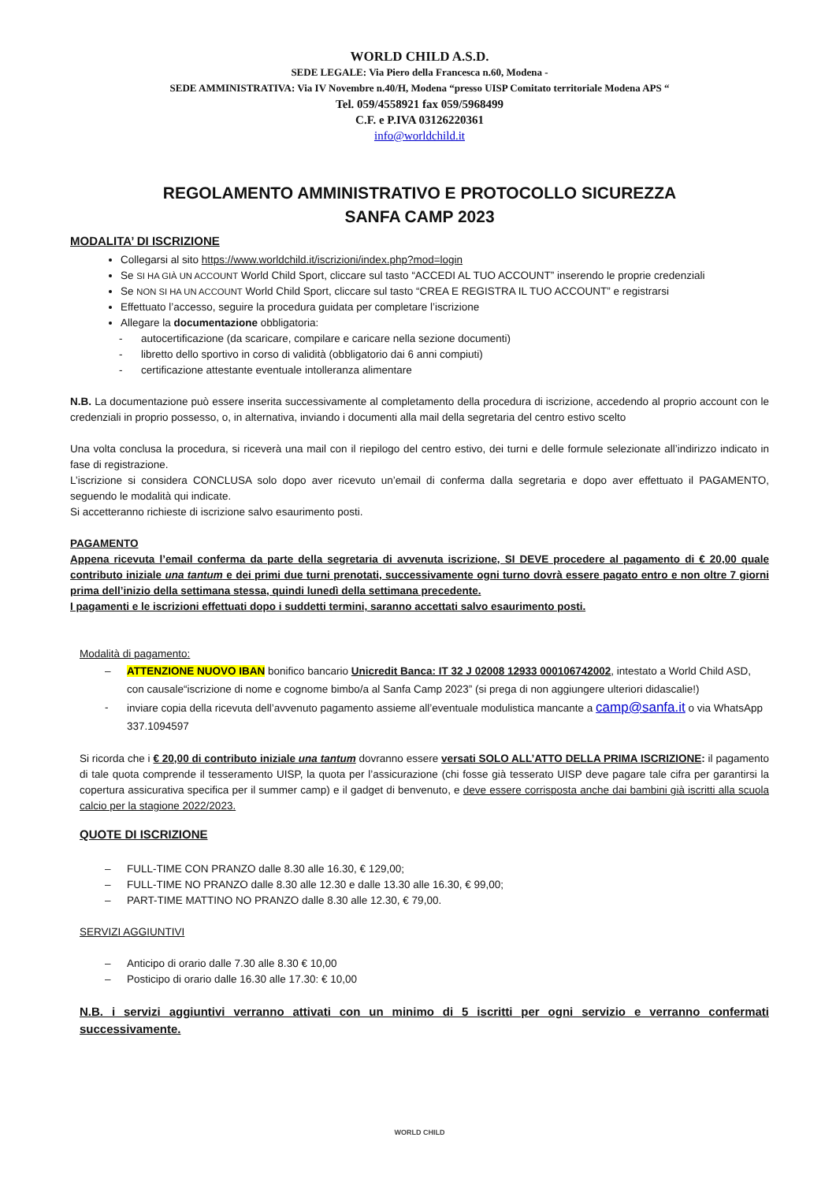WORLD CHILD A.S.D.
SEDE LEGALE: Via Piero della Francesca n.60, Modena -
SEDE AMMINISTRATIVA: Via IV Novembre n.40/H, Modena “presso UISP Comitato territoriale Modena APS “
Tel. 059/4558921 fax 059/5968499
C.F. e P.IVA 03126220361
info@worldchild.it
REGOLAMENTO AMMINISTRATIVO E PROTOCOLLO SICUREZZA
SANFA CAMP 2023
MODALITA’ DI ISCRIZIONE
Collegarsi al sito https://www.worldchild.it/iscrizioni/index.php?mod=login
Se SI HA GIÀ UN ACCOUNT World Child Sport, cliccare sul tasto “ACCEDI AL TUO ACCOUNT” inserendo le proprie credenziali
Se NON SI HA UN ACCOUNT World Child Sport, cliccare sul tasto “CREA E REGISTRA IL TUO ACCOUNT” e registrarsi
Effettuato l’accesso, seguire la procedura guidata per completare l’iscrizione
Allegare la documentazione obbligatoria:
- autocertificazione (da scaricare, compilare e caricare nella sezione documenti)
- libretto dello sportivo in corso di validità (obbligatorio dai 6 anni compiuti)
- certificazione attestante eventuale intolleranza alimentare
N.B. La documentazione può essere inserita successivamente al completamento della procedura di iscrizione, accedendo al proprio account con le credenziali in proprio possesso, o, in alternativa, inviando i documenti alla mail della segretaria del centro estivo scelto
Una volta conclusa la procedura, si riceverà una mail con il riepilogo del centro estivo, dei turni e delle formule selezionate all’indirizzo indicato in fase di registrazione.
L’iscrizione si considera CONCLUSA solo dopo aver ricevuto un’email di conferma dalla segretaria e dopo aver effettuato il PAGAMENTO, seguendo le modalità qui indicate.
Si accetteranno richieste di iscrizione salvo esaurimento posti.
PAGAMENTO
Appena ricevuta l’email conferma da parte della segretaria di avvenuta iscrizione, SI DEVE procedere al pagamento di € 20,00 quale contributo iniziale una tantum e dei primi due turni prenotati, successivamente ogni turno dovrà essere pagato entro e non oltre 7 giorni prima dell’inizio della settimana stessa, quindi lunedì della settimana precedente.
I pagamenti e le iscrizioni effettuati dopo i suddetti termini, saranno accettati salvo esaurimento posti.
Modalità di pagamento:
– ATTENZIONE NUOVO IBAN bonifico bancario Unicredit Banca: IT 32 J 02008 12933 000106742002, intestato a World Child ASD, con causale“iscrizione di nome e cognome bimbo/a al Sanfa Camp 2023” (si prega di non aggiungere ulteriori didascalie!)
- inviare copia della ricevuta dell’avvenuto pagamento assieme all’eventuale modulistica mancante a camp@sanfa.it o via WhatsApp 337.1094597
Si ricorda che i € 20,00 di contributo iniziale una tantum dovranno essere versati SOLO ALL’ATTO DELLA PRIMA ISCRIZIONE: il pagamento di tale quota comprende il tesseramento UISP, la quota per l’assicurazione (chi fosse già tesserato UISP deve pagare tale cifra per garantirsi la copertura assicurativa specifica per il summer camp) e il gadget di benvenuto, e deve essere corrisposta anche dai bambini già iscritti alla scuola calcio per la stagione 2022/2023.
QUOTE DI ISCRIZIONE
– FULL-TIME CON PRANZO dalle 8.30 alle 16.30, € 129,00;
– FULL-TIME NO PRANZO dalle 8.30 alle 12.30 e dalle 13.30 alle 16.30, € 99,00;
– PART-TIME MATTINO NO PRANZO dalle 8.30 alle 12.30, € 79,00.
SERVIZI AGGIUNTIVI
– Anticipo di orario dalle 7.30 alle 8.30 € 10,00
– Posticipo di orario dalle 16.30 alle 17.30: € 10,00
N.B. i servizi aggiuntivi verranno attivati con un minimo di 5 iscritti per ogni servizio e verranno confermati successivamente.
WORLD CHILD